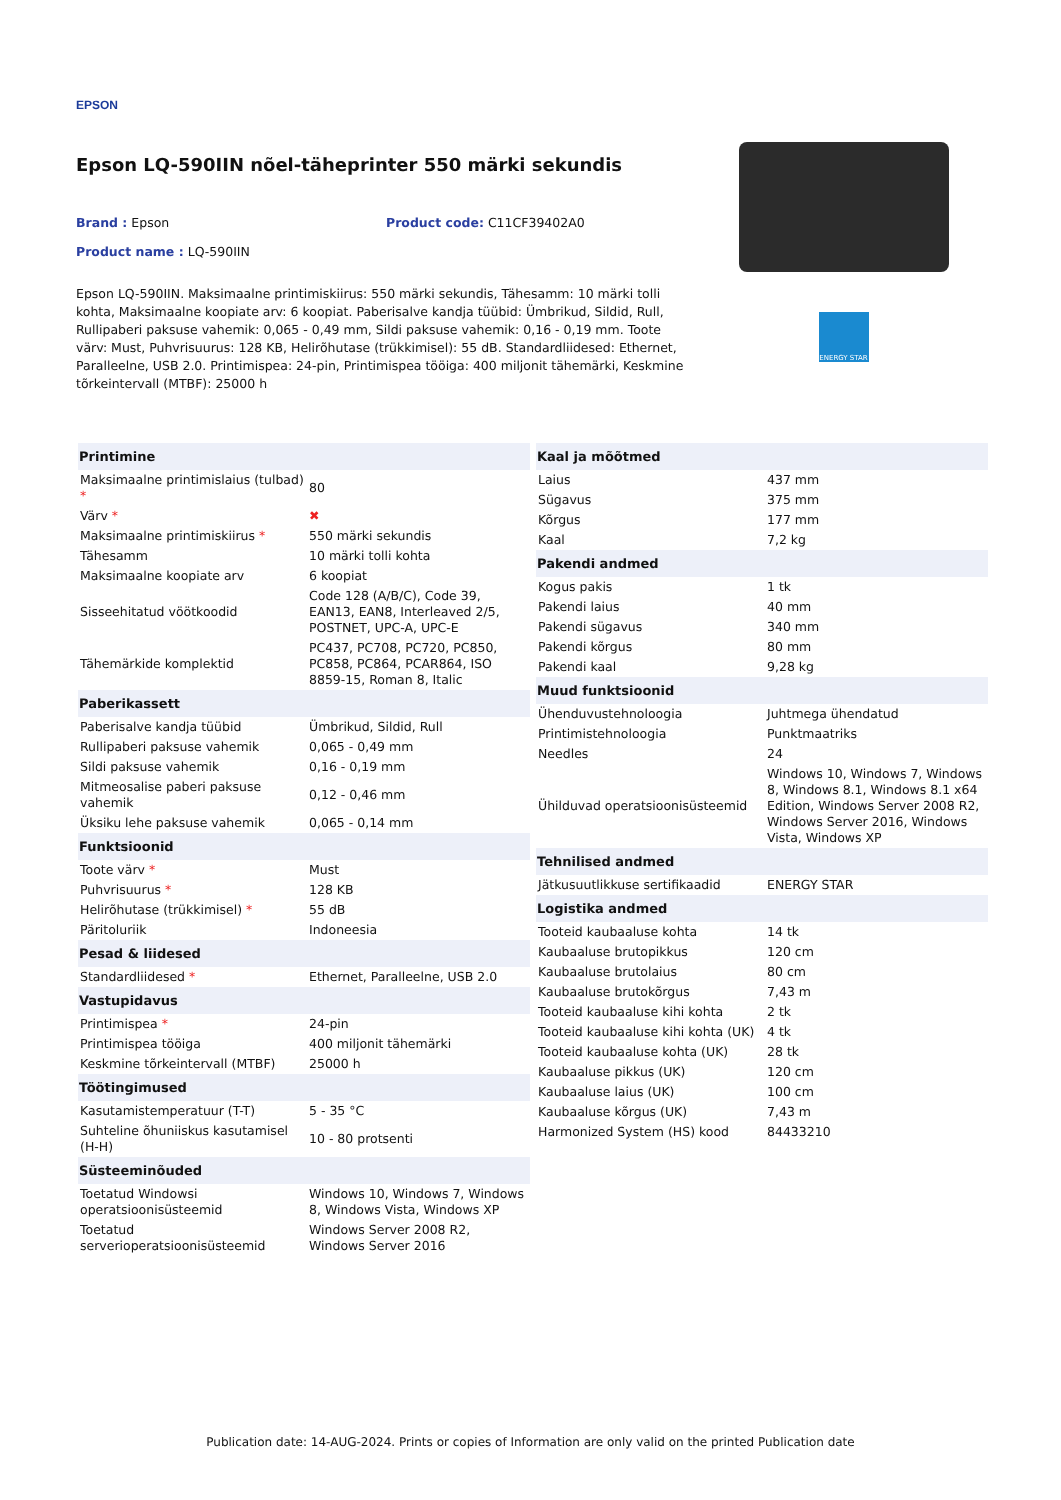EPSON
Epson LQ-590IIN nõel-täheprinter 550 märki sekundis
Brand : Epson Product code: C11CF39402A0
Product name : LQ-590IIN
Epson LQ-590IIN. Maksimaalne printimiskiirus: 550 märki sekundis, Tähesamm: 10 märki tolli kohta, Maksimaalne koopiate arv: 6 koopiat. Paberisalve kandja tüübid: Ümbrikud, Sildid, Rull, Rullipaberi paksuse vahemik: 0,065 - 0,49 mm, Sildi paksuse vahemik: 0,16 - 0,19 mm. Toote värv: Must, Puhvrisuurus: 128 KB, Helirõhutase (trükkimisel): 55 dB. Standardliidesed: Ethernet, Paralleelne, USB 2.0. Printimispea: 24-pin, Printimispea tööiga: 400 miljonit tähemärki, Keskmine tõrkeintervall (MTBF): 25000 h
ENERGY STAR
| Printimine | |
| --- | --- |
| Maksimaalne printimislaius (tulbad) * | 80 |
| Värv * | ✖ |
| Maksimaalne printimiskiirus * | 550 märki sekundis |
| Tähesamm | 10 märki tolli kohta |
| Maksimaalne koopiate arv | 6 koopiat |
| Sisseehitatud vöötkoodid | Code 128 (A/B/C), Code 39, EAN13, EAN8, Interleaved 2/5, POSTNET, UPC-A, UPC-E |
| Tähemärkide komplektid | PC437, PC708, PC720, PC850, PC858, PC864, PCAR864, ISO 8859-15, Roman 8, Italic |
| Paberikassett | |
| Paberisalve kandja tüübid | Ümbrikud, Sildid, Rull |
| Rullipaberi paksuse vahemik | 0,065 - 0,49 mm |
| Sildi paksuse vahemik | 0,16 - 0,19 mm |
| Mitmeosalise paberi paksuse vahemik | 0,12 - 0,46 mm |
| Üksiku lehe paksuse vahemik | 0,065 - 0,14 mm |
| Funktsioonid | |
| Toote värv * | Must |
| Puhvrisuurus * | 128 KB |
| Helirõhutase (trükkimisel) * | 55 dB |
| Päritoluriik | Indoneesia |
| Pesad & liidesed | |
| Standardliidesed * | Ethernet, Paralleelne, USB 2.0 |
| Vastupidavus | |
| Printimispea * | 24-pin |
| Printimispea tööiga | 400 miljonit tähemärki |
| Keskmine tõrkeintervall (MTBF) | 25000 h |
| Töötingimused | |
| Kasutamistemperatuur (T-T) | 5 - 35 °C |
| Suhteline õhuniiskus kasutamisel (H-H) | 10 - 80 protsenti |
| Süsteeminõuded | |
| Toetatud Windowsi operatsioonisüsteemid | Windows 10, Windows 7, Windows 8, Windows Vista, Windows XP |
| Toetatud serverioperatsioonisüsteemid | Windows Server 2008 R2, Windows Server 2016 |
| Kaal ja mõõtmed | |
| --- | --- |
| Laius | 437 mm |
| Sügavus | 375 mm |
| Kõrgus | 177 mm |
| Kaal | 7,2 kg |
| Pakendi andmed | |
| Kogus pakis | 1 tk |
| Pakendi laius | 40 mm |
| Pakendi sügavus | 340 mm |
| Pakendi kõrgus | 80 mm |
| Pakendi kaal | 9,28 kg |
| Muud funktsioonid | |
| Ühenduvustehnoloogia | Juhtmega ühendatud |
| Printimistehnoloogia | Punktmaatriks |
| Needles | 24 |
| Ühilduvad operatsioonisüsteemid | Windows 10, Windows 7, Windows 8, Windows 8.1, Windows 8.1 x64 Edition, Windows Server 2008 R2, Windows Server 2016, Windows Vista, Windows XP |
| Tehnilised andmed | |
| Jätkusuutlikkuse sertifikaadid | ENERGY STAR |
| Logistika andmed | |
| Tooteid kaubaaluse kohta | 14 tk |
| Kaubaaluse brutopikkus | 120 cm |
| Kaubaaluse brutolaius | 80 cm |
| Kaubaaluse brutokõrgus | 7,43 m |
| Tooteid kaubaaluse kihi kohta | 2 tk |
| Tooteid kaubaaluse kihi kohta (UK) | 4 tk |
| Tooteid kaubaaluse kohta (UK) | 28 tk |
| Kaubaaluse pikkus (UK) | 120 cm |
| Kaubaaluse laius (UK) | 100 cm |
| Kaubaaluse kõrgus (UK) | 7,43 m |
| Harmonized System (HS) kood | 84433210 |
Publication date: 14-AUG-2024. Prints or copies of Information are only valid on the printed Publication date